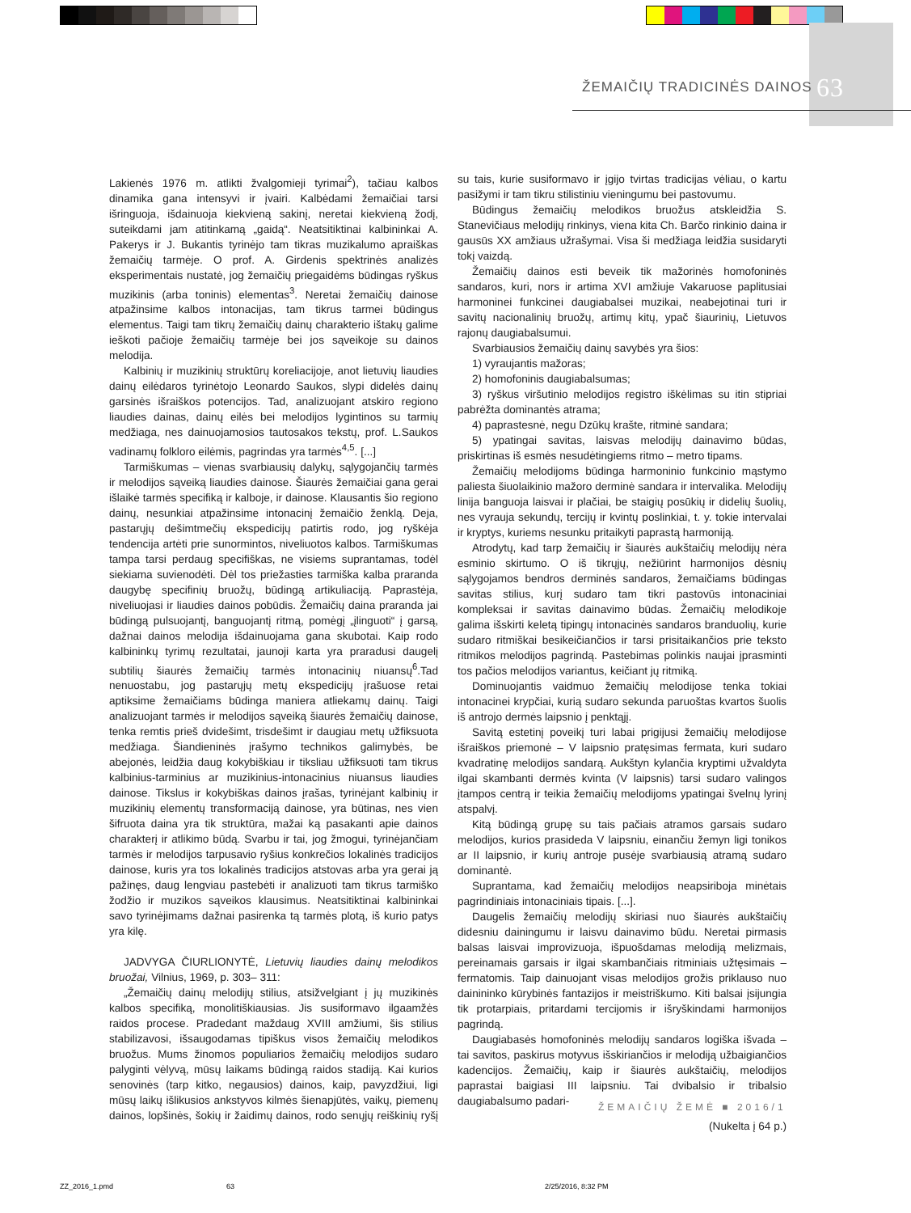ŽEMAIČIŲ TRADICINĖS DAINOS 63
Lakienės 1976 m. atlikti žvalgomieji tyrimai<sup>2</sup>), tačiau kalbos dinamika gana intensyvi ir įvairi. Kalbėdami žemaičiai tarsi išringuoja, išdainuoja kiekvieną sakinį, neretai kiekvieną žodį, suteikdami jam atitinkamą „gaidą“. Neatsitiktinai kalbininkai A. Pakerys ir J. Bukantis tyrinėjo tam tikras muzikalumo apraiškas žemaičių tarmėje. O prof. A. Girdenis spektrinės analizės eksperimentais nustatė, jog žemaičių priegaidėms būdingas ryškus muzikinis (arba toninis) elementas<sup>3</sup>. Neretai žemaičių dainose atpažinsime kalbos intonacijas, tam tikrus tarmei būdingus elementus. Taigi tam tikrų žemaičių dainų charakterio ištakų galime ieškoti pačioje žemaičių tarmėje bei jos sąveikoje su dainos melodija.
Kalbinių ir muzikinių struktūrų koreliacijoje, anot lietuvių liaudies dainų eilėdaros tyrinėtojo Leonardo Saukos, slypi didelės dainų garsinės išraiškos potencijos. Tad, analizuojant atskiro regiono liaudies dainas, dainų eilės bei melodijos lygintinos su tarmių medžiaga, nes dainuojamosios tautosakos tekstų, prof. L.Saukos vadinamų folkloro eilėmis, pagrindas yra tarmės<sup>4,5</sup>. [...]
Tarmiškumas – vienas svarbiausių dalykų, sąlygojančių tarmės ir melodijos sąveiką liaudies dainose. Šiaurės žemaičiai gana gerai išlaikė tarmės specifiką ir kalboje, ir dainose. Klausantis šio regiono dainų, nesunkiai atpažinsime intonacinį žemaičio ženklą. Deja, pastarųjų dešimtmečių ekspedicijų patirtis rodo, jog ryškėja tendencija artėti prie sunormintos, niveliuotos kalbos. Tarmiškumas tampa tarsi perdaug specifiškas, ne visiems suprantamas, todėl siekiama suvienodėti. Dėl tos priežasties tarmiška kalba praranda daugybę specifinių bruožų, būdingą artikuliaciją. Paprastėja, niveliuojasi ir liaudies dainos pobūdis. Žemaičių daina praranda jai būdingą pulsuojantį, banguojantį ritmą, pomėgį „įlinguoti“ į garsą, dažnai dainos melodija išdainuojama gana skubotai. Kaip rodo kalbininkų tyrimų rezultatai, jaunoji karta yra praradusi daugelį subtilių šiaurės žemaičių tarmės intonacinių niuansų<sup>6</sup>.Tad nenuostabu, jog pastarųjų metų ekspedicijų įrašuose retai aptiksime žemaičiams būdinga maniera atliekamų dainų. Taigi analizuojant tarmės ir melodijos sąveiką šiaurės žemaičių dainose, tenka remtis prieš dvidešimt, trisdešimt ir daugiau metų užfiksuota medžiaga. Šiandieninės įrašymo technikos galimybės, be abejonės, leidžia daug kokybiškiau ir tiksliau užfiksuoti tam tikrus kalbinius-tarminius ar muzikinius-intonacinius niuansus liaudies dainose. Tikslus ir kokybiškas dainos įrašas, tyrinėjant kalbinių ir muzikinių elementų transformaciją dainose, yra būtinas, nes vien šifruota daina yra tik struktūra, mažai ką pasakanti apie dainos charakterį ir atlikimo būdą. Svarbu ir tai, jog žmogui, tyrinėjančiam tarmės ir melodijos tarpusavio ryšius konkrečios lokalinės tradicijos dainose, kuris yra tos lokalinės tradicijos atstovas arba yra gerai ją pažinęs, daug lengviau pastebėti ir analizuoti tam tikrus tarmiško žodžio ir muzikos sąveikos klausimus. Neatsitiktinai kalbininkai savo tyrinėjimams dažnai pasirenka tą tarmės plotą, iš kurio patys yra kilę.
JADVYGA ČIURLIONYTĖ, Lietuvių liaudies dainų melodikos bruožai, Vilnius, 1969, p. 303– 311:
„Žemaičių dainų melodijų stilius, atsižvelgiant į jų muzikinės kalbos specifiką, monolitiškiausias. Jis susiformavo ilgaamžės raidos procese. Pradedant maždaug XVIII amžiumi, šis stilius stabilizavosi, išsaugodamas tipiškus visos žemaičių melodikos bruožus. Mums žinomos populiarios žemaičių melodijos sudaro palyginti vėlyvą, mūsų laikams būdingą raidos stadiją. Kai kurios senovinės (tarp kitko, negausios) dainos, kaip, pavyzdžiui, ligi mūsų laikų išlikusios ankstyvos kilmės šienapjūtės, vaikų, piemenų dainos, lopšinės, šokių ir žaidimų dainos, rodo senųjų reiškinių ryšį su tais, kurie susiformavo ir įgijo tvirtas tradicijas vėliau, o kartu pasižymi ir tam tikru stilistiniu vieningumu bei pastovumu.
Būdingus žemaičių melodikos bruožus atskleidžia S. Stanevičiaus melodijų rinkinys, viena kita Ch. Barčo rinkinio daina ir gausūs XX amžiaus užrašymai. Visa ši medžiaga leidžia susidaryti tokį vaizdą.
Žemaičių dainos esti beveik tik mažorinės homofoninės sandaros, kuri, nors ir artima XVI amžiuje Vakaruose paplitusiai harmoninei funkcinei daugiabalsei muzikai, neabejotinai turi ir savitų nacionalinių bruožų, artimų kitų, ypač šiaurinių, Lietuvos rajonų daugiabalsumui.
Svarbiausios žemaičių dainų savybės yra šios:
1) vyraujantis mažoras;
2) homofoninis daugiabalsumas;
3) ryškus viršutinio melodijos registro iškėlimas su itin stipriai pabrėžta dominantės atrama;
4) paprastesnė, negu Dzūkų krašte, ritminė sandara;
5) ypatingai savitas, laisvas melodijų dainavimo būdas, priskirtinas iš esmės nesudėtingiems ritmo – metro tipams.
Žemaičių melodijoms būdinga harmoninio funkcinio mąstymo paliesta šiuolaikinio mažoro derminė sandara ir intervalika. Melodijų linija banguoja laisvai ir plačiai, be staigių posūkių ir didelių šuolių, nes vyrauja sekundų, tercijų ir kvintų poslinkiai, t. y. tokie intervalai ir kryptys, kuriems nesunku pritaikyti paprastą harmoniją.
Atrodytų, kad tarp žemaičių ir šiaurės aukštaičių melodijų nėra esminio skirtumo. O iš tikrųjų, nežiūrint harmonijos dėsnių sąlygojamos bendros derminės sandaros, žemaičiams būdingas savitas stilius, kurį sudaro tam tikri pastovūs intonaciniai kompleksai ir savitas dainavimo būdas. Žemaičių melodikoje galima išskirti keletą tipingų intonacinės sandaros branduolių, kurie sudaro ritmiškai besikeičiančios ir tarsi prisitaikančios prie teksto ritmikos melodijos pagrindą. Pastebimas polinkis naujai įprasminti tos pačios melodijos variantus, keičiant jų ritmiką.
Dominuojantis vaidmuo žemaičių melodijose tenka tokiai intonacinei krypčiai, kurią sudaro sekunda paruoštas kvartos šuolis iš antrojo dermės laipsnio į penktąjį.
Savitą estetinį poveikį turi labai prigijusi žemaičių melodijose išraiškos priemonė – V laipsnio pratęsimas fermata, kuri sudaro kvadratinę melodijos sandarą. Aukštyn kylančia kryptimi užvaldyta ilgai skambanti dermės kvinta (V laipsnis) tarsi sudaro valingos įtampos centrą ir teikia žemaičių melodijoms ypatingai švelnų lyrinį atspalvį.
Kitą būdingą grupę su tais pačiais atramos garsais sudaro melodijos, kurios prasideda V laipsniu, einančiu žemyn ligi tonikos ar II laipsnio, ir kurių antroje pusėje svarbiausią atramą sudaro dominantė.
Suprantama, kad žemaičių melodijos neapsiriboja minėtais pagrindiniais intonaciniais tipais. [...].
Daugelis žemaičių melodijų skiriasi nuo šiaurės aukštaičių didesniu dainingumu ir laisvu dainavimo būdu. Neretai pirmasis balsas laisvai improvizuoja, išpuošdamas melodiją melizmais, pereinamais garsais ir ilgai skambančiais ritminiais užtęsimais – fermatomis. Taip dainuojant visas melodijos grožis priklauso nuo dainininko kūrybinės fantazijos ir meistriškumo. Kiti balsai įsijungia tik protarpiais, pritardami tercijomis ir išryškindami harmonijos pagrindą.
Daugiabasės homofoninės melodijų sandaros logiška išvada – tai savitos, paskirus motyvus išskiriančios ir melodiją užbaigiančios kadencijos. Žemaičių, kaip ir šiaurės aukštaičių, melodijos paprastai baigiasi III laipsniu. Tai dvibalsio ir tribalsio daugiabalsumo padari-
(Nukelta į 64 p.)
ŽEMAIČIŲ ŽEMĖ ■ 2016/1
ZZ_2016_1.pmd 63 2/25/2016, 8:32 PM